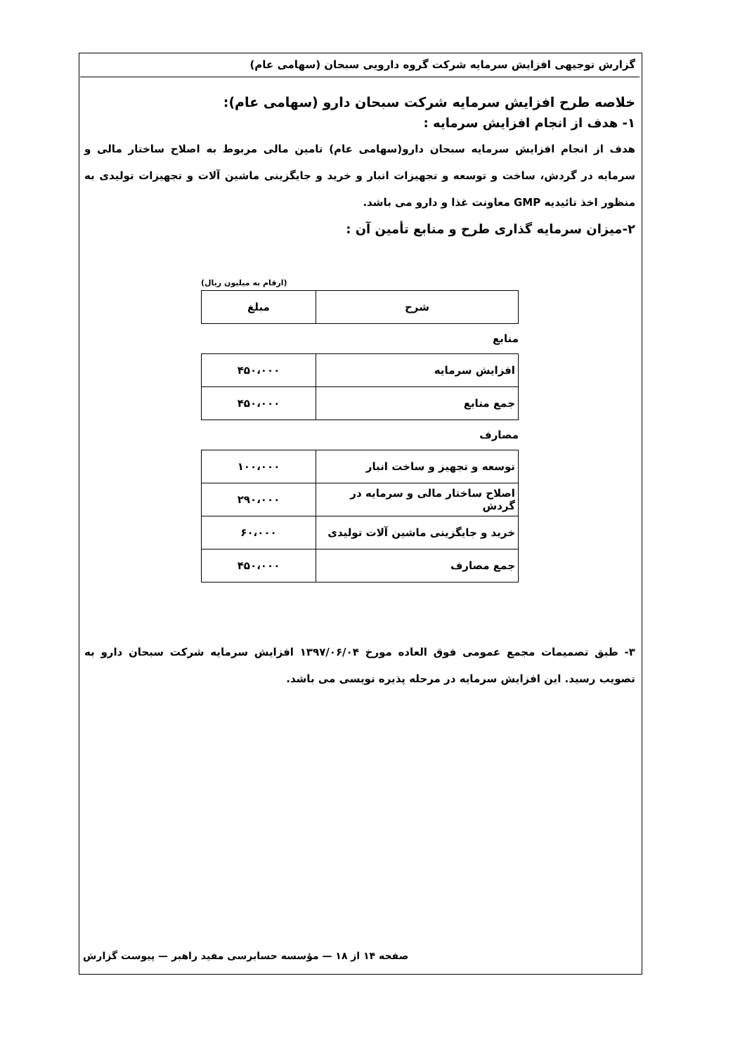گزارش توجیهی افزایش سرمایه شرکت گروه دارویی سبحان (سهامی عام)
خلاصه طرح افزایش سرمایه شرکت سبحان دارو (سهامی عام):
۱- هدف از انجام افزایش سرمایه :
هدف از انجام افزایش سرمایه سبحان دارو(سهامی عام) تامین مالی مربوط به اصلاح ساختار مالی و سرمایه در گردش، ساخت و توسعه و تجهیزات انبار و خرید و جایگزینی ماشین آلات و تجهیزات تولیدی به منظور اخذ تائیدیه GMP معاونت غذا و دارو می باشد.
۲-میزان سرمایه گذاری طرح و منابع تأمین آن :
(ارقام به میلیون ریال)
| شرح | مبلغ |
| --- | --- |
منابع
| افزایش سرمایه | ۴۵۰،۰۰۰ |
| جمع منابع | ۴۵۰،۰۰۰ |
مصارف
| توسعه و تجهیز و ساخت انبار | ۱۰۰،۰۰۰ |
| اصلاح ساختار مالی و سرمایه در گردش | ۲۹۰،۰۰۰ |
| خرید و جایگزینی ماشین آلات تولیدی | ۶۰،۰۰۰ |
| جمع مصارف | ۴۵۰،۰۰۰ |
۳- طبق تصمیمات مجمع عمومی فوق العاده مورخ ۱۳۹۷/۰۶/۰۴ افزایش سرمایه شرکت سبحان دارو به تصویب رسید. این افزایش سرمایه در مرحله پذیره نویسی می باشد.
صفحه ۱۴ از ۱۸ — مؤسسه حسابرسی مفید راهبر — پیوست گزارش